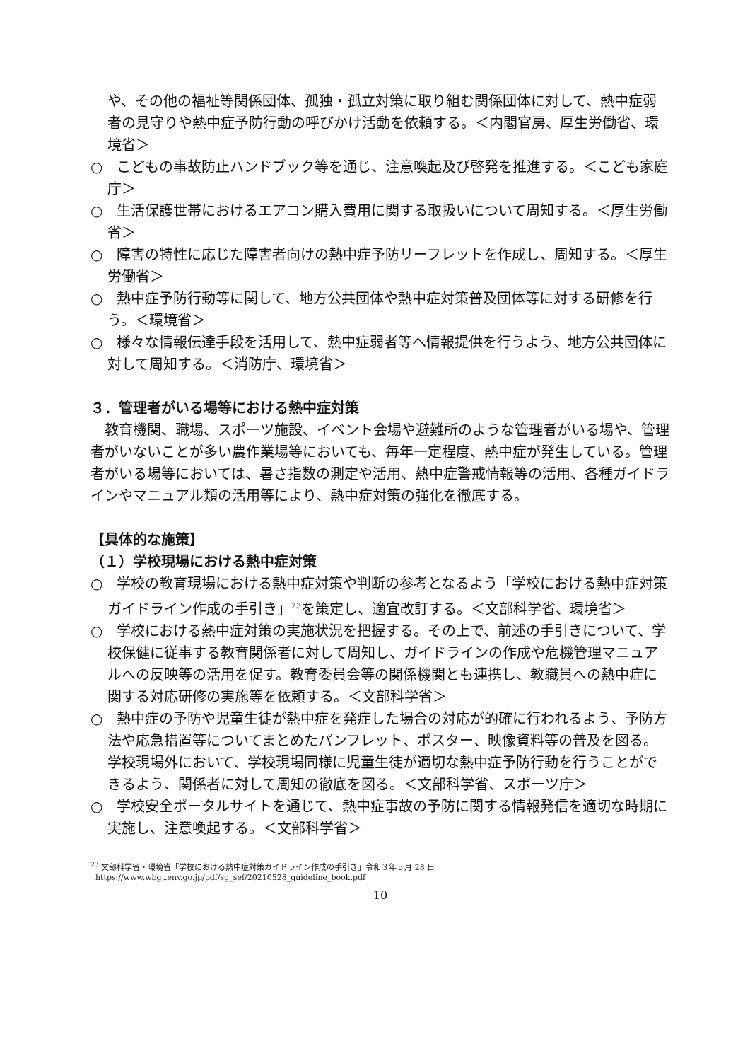や、その他の福祉等関係団体、孤独・孤立対策に取り組む関係団体に対して、熱中症弱者の見守りや熱中症予防行動の呼びかけ活動を依頼する。＜内閣官房、厚生労働省、環境省＞
○　こどもの事故防止ハンドブック等を通じ、注意喚起及び啓発を推進する。＜こども家庭庁＞
○　生活保護世帯におけるエアコン購入費用に関する取扱いについて周知する。＜厚生労働省＞
○　障害の特性に応じた障害者向けの熱中症予防リーフレットを作成し、周知する。＜厚生労働省＞
○　熱中症予防行動等に関して、地方公共団体や熱中症対策普及団体等に対する研修を行う。＜環境省＞
○　様々な情報伝達手段を活用して、熱中症弱者等へ情報提供を行うよう、地方公共団体に対して周知する。＜消防庁、環境省＞
３．管理者がいる場等における熱中症対策
教育機関、職場、スポーツ施設、イベント会場や避難所のような管理者がいる場や、管理者がいないことが多い農作業場等においても、毎年一定程度、熱中症が発生している。管理者がいる場等においては、暑さ指数の測定や活用、熱中症警戒情報等の活用、各種ガイドラインやマニュアル類の活用等により、熱中症対策の強化を徹底する。
【具体的な施策】
（１）学校現場における熱中症対策
○　学校の教育現場における熱中症対策や判断の参考となるよう「学校における熱中症対策ガイドライン作成の手引き」<sup>23</sup>を策定し、適宜改訂する。＜文部科学省、環境省＞
○　学校における熱中症対策の実施状況を把握する。その上で、前述の手引きについて、学校保健に従事する教育関係者に対して周知し、ガイドラインの作成や危機管理マニュアルへの反映等の活用を促す。教育委員会等の関係機関とも連携し、教職員への熱中症に関する対応研修の実施等を依頼する。＜文部科学省＞
○　熱中症の予防や児童生徒が熱中症を発症した場合の対応が的確に行われるよう、予防方法や応急措置等についてまとめたパンフレット、ポスター、映像資料等の普及を図る。学校現場外において、学校現場同様に児童生徒が適切な熱中症予防行動を行うことができるよう、関係者に対して周知の徹底を図る。＜文部科学省、スポーツ庁＞
○　学校安全ポータルサイトを通じて、熱中症事故の予防に関する情報発信を適切な時期に実施し、注意喚起する。＜文部科学省＞
<sup>23</sup> 文部科学省・環境省「学校における熱中症対策ガイドライン作成の手引き」令和３年５月 28 日
https://www.wbgt.env.go.jp/pdf/sg_sef/20210528_guideline_book.pdf
10